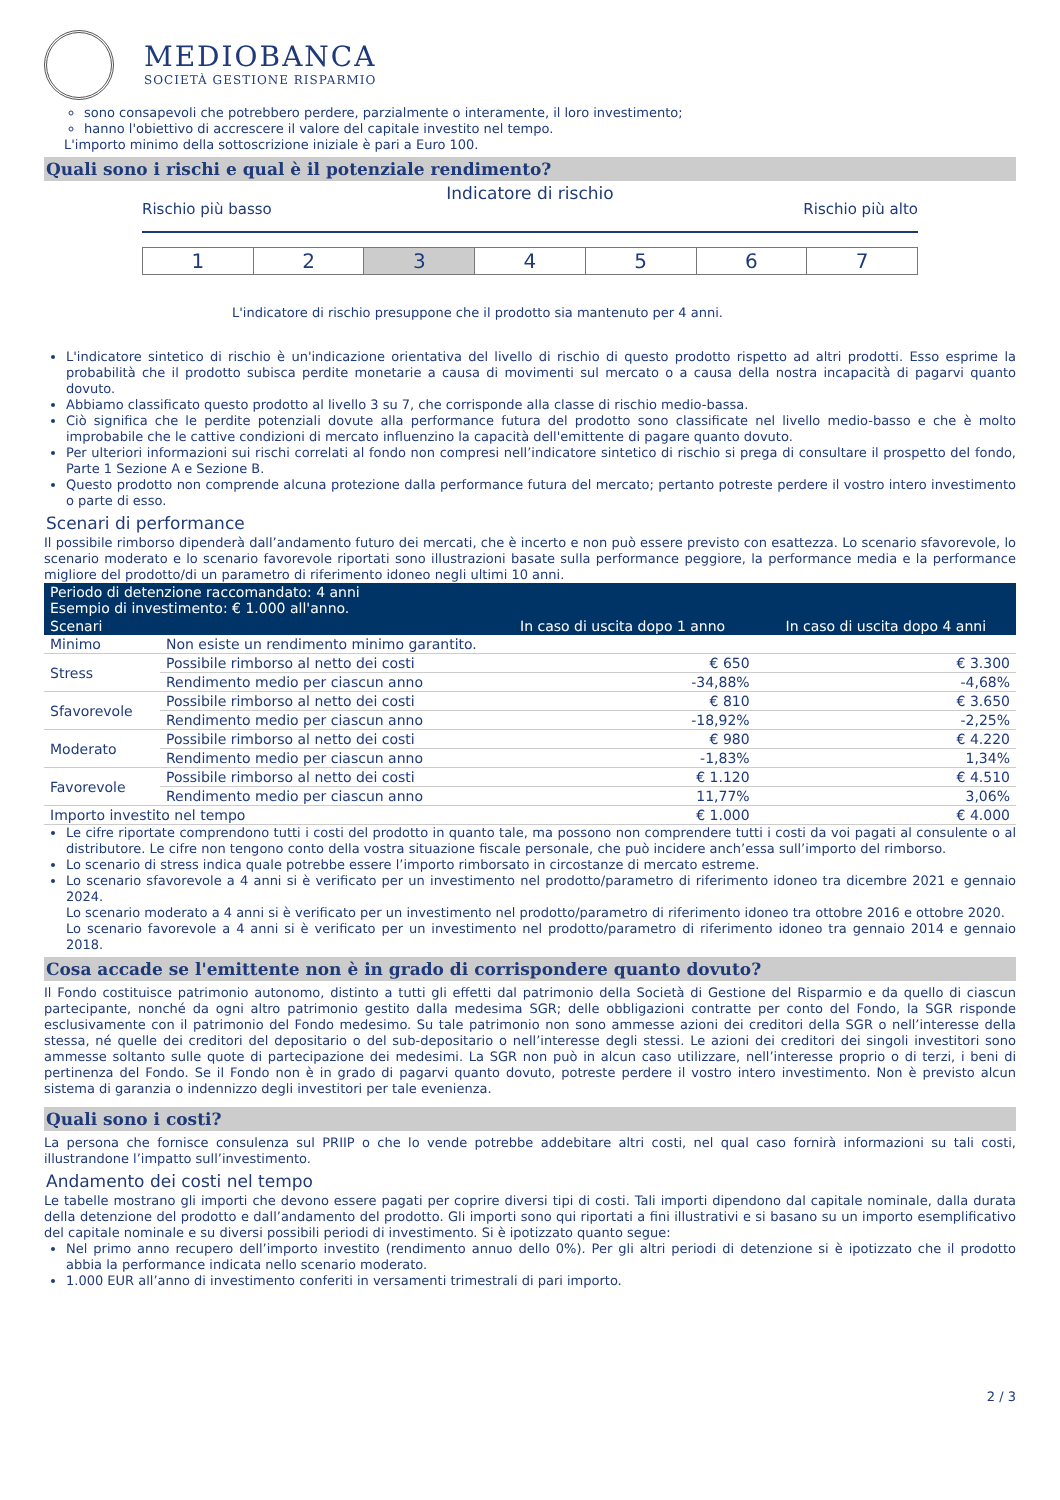MEDIOBANCA
SOCIETÀ GESTIONE RISPARMIO
sono consapevoli che potrebbero perdere, parzialmente o interamente, il loro investimento;
hanno l'obiettivo di accrescere il valore del capitale investito nel tempo.
L'importo minimo della sottoscrizione iniziale è pari a Euro 100.
Quali sono i rischi e qual è il potenziale rendimento?
Indicatore di rischio
Rischio più basso Rischio più alto
| 1 | 2 | 3 | 4 | 5 | 6 | 7 |
L'indicatore di rischio presuppone che il prodotto sia mantenuto per 4 anni.
L'indicatore sintetico di rischio è un'indicazione orientativa del livello di rischio di questo prodotto rispetto ad altri prodotti. Esso esprime la probabilità che il prodotto subisca perdite monetarie a causa di movimenti sul mercato o a causa della nostra incapacità di pagarvi quanto dovuto.
Abbiamo classificato questo prodotto al livello 3 su 7, che corrisponde alla classe di rischio medio-bassa.
Ciò significa che le perdite potenziali dovute alla performance futura del prodotto sono classificate nel livello medio-basso e che è molto improbabile che le cattive condizioni di mercato influenzino la capacità dell'emittente di pagare quanto dovuto.
Per ulteriori informazioni sui rischi correlati al fondo non compresi nell’indicatore sintetico di rischio si prega di consultare il prospetto del fondo, Parte 1 Sezione A e Sezione B.
Questo prodotto non comprende alcuna protezione dalla performance futura del mercato; pertanto potreste perdere il vostro intero investimento o parte di esso.
Scenari di performance
Il possibile rimborso dipenderà dall’andamento futuro dei mercati, che è incerto e non può essere previsto con esattezza. Lo scenario sfavorevole, lo scenario moderato e lo scenario favorevole riportati sono illustrazioni basate sulla performance peggiore, la performance media e la performance migliore del prodotto/di un parametro di riferimento idoneo negli ultimi 10 anni.
| Periodo di detenzione raccomandato: 4 anni Esempio di investimento: € 1.000 all'anno. | | | |
| --- | --- | --- | --- |
| Scenari | | In caso di uscita dopo 1 anno | In caso di uscita dopo 4 anni |
| Minimo | Non esiste un rendimento minimo garantito. | | |
| Stress | Possibile rimborso al netto dei costi | € 650 | € 3.300 |
| | Rendimento medio per ciascun anno | -34,88% | -4,68% |
| Sfavorevole | Possibile rimborso al netto dei costi | € 810 | € 3.650 |
| | Rendimento medio per ciascun anno | -18,92% | -2,25% |
| Moderato | Possibile rimborso al netto dei costi | € 980 | € 4.220 |
| | Rendimento medio per ciascun anno | -1,83% | 1,34% |
| Favorevole | Possibile rimborso al netto dei costi | € 1.120 | € 4.510 |
| | Rendimento medio per ciascun anno | 11,77% | 3,06% |
| Importo investito nel tempo | | € 1.000 | € 4.000 |
Le cifre riportate comprendono tutti i costi del prodotto in quanto tale, ma possono non comprendere tutti i costi da voi pagati al consulente o al distributore. Le cifre non tengono conto della vostra situazione fiscale personale, che può incidere anch’essa sull’importo del rimborso.
Lo scenario di stress indica quale potrebbe essere l’importo rimborsato in circostanze di mercato estreme.
Lo scenario sfavorevole a 4 anni si è verificato per un investimento nel prodotto/parametro di riferimento idoneo tra dicembre 2021 e gennaio 2024.
Lo scenario moderato a 4 anni si è verificato per un investimento nel prodotto/parametro di riferimento idoneo tra ottobre 2016 e ottobre 2020.
Lo scenario favorevole a 4 anni si è verificato per un investimento nel prodotto/parametro di riferimento idoneo tra gennaio 2014 e gennaio 2018.
Cosa accade se l'emittente non è in grado di corrispondere quanto dovuto?
Il Fondo costituisce patrimonio autonomo, distinto a tutti gli effetti dal patrimonio della Società di Gestione del Risparmio e da quello di ciascun partecipante, nonché da ogni altro patrimonio gestito dalla medesima SGR; delle obbligazioni contratte per conto del Fondo, la SGR risponde esclusivamente con il patrimonio del Fondo medesimo. Su tale patrimonio non sono ammesse azioni dei creditori della SGR o nell’interesse della stessa, né quelle dei creditori del depositario o del sub-depositario o nell’interesse degli stessi. Le azioni dei creditori dei singoli investitori sono ammesse soltanto sulle quote di partecipazione dei medesimi. La SGR non può in alcun caso utilizzare, nell’interesse proprio o di terzi, i beni di pertinenza del Fondo. Se il Fondo non è in grado di pagarvi quanto dovuto, potreste perdere il vostro intero investimento. Non è previsto alcun sistema di garanzia o indennizzo degli investitori per tale evenienza.
Quali sono i costi?
La persona che fornisce consulenza sul PRIIP o che lo vende potrebbe addebitare altri costi, nel qual caso fornirà informazioni su tali costi, illustrandone l’impatto sull’investimento.
Andamento dei costi nel tempo
Le tabelle mostrano gli importi che devono essere pagati per coprire diversi tipi di costi. Tali importi dipendono dal capitale nominale, dalla durata della detenzione del prodotto e dall’andamento del prodotto. Gli importi sono qui riportati a fini illustrativi e si basano su un importo esemplificativo del capitale nominale e su diversi possibili periodi di investimento. Si è ipotizzato quanto segue:
Nel primo anno recupero dell’importo investito (rendimento annuo dello 0%). Per gli altri periodi di detenzione si è ipotizzato che il prodotto abbia la performance indicata nello scenario moderato.
1.000 EUR all’anno di investimento conferiti in versamenti trimestrali di pari importo.
2 / 3